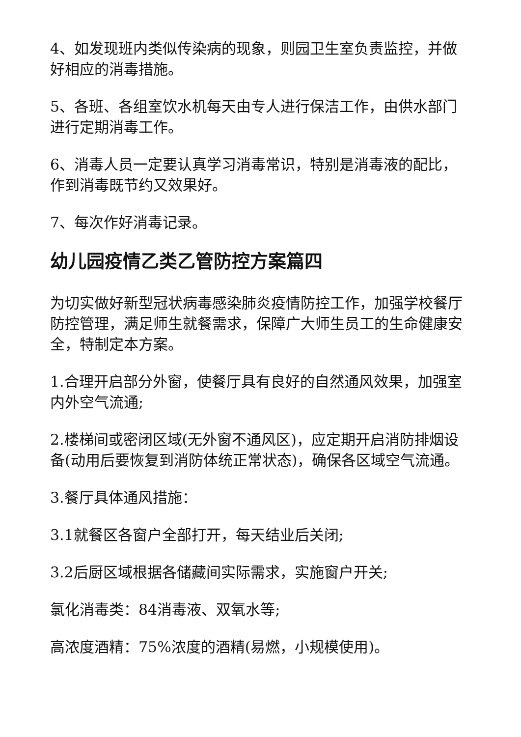4、如发现班内类似传染病的现象，则园卫生室负责监控，并做好相应的消毒措施。
5、各班、各组室饮水机每天由专人进行保洁工作，由供水部门进行定期消毒工作。
6、消毒人员一定要认真学习消毒常识，特别是消毒液的配比，作到消毒既节约又效果好。
7、每次作好消毒记录。
幼儿园疫情乙类乙管防控方案篇四
为切实做好新型冠状病毒感染肺炎疫情防控工作，加强学校餐厅防控管理，满足师生就餐需求，保障广大师生员工的生命健康安全，特制定本方案。
1.合理开启部分外窗，使餐厅具有良好的自然通风效果，加强室内外空气流通;
2.楼梯间或密闭区域(无外窗不通风区)，应定期开启消防排烟设备(动用后要恢复到消防体统正常状态)，确保各区域空气流通。
3.餐厅具体通风措施：
3.1就餐区各窗户全部打开，每天结业后关闭;
3.2后厨区域根据各储藏间实际需求，实施窗户开关;
氯化消毒类：84消毒液、双氧水等;
高浓度酒精：75%浓度的酒精(易燃，小规模使用)。